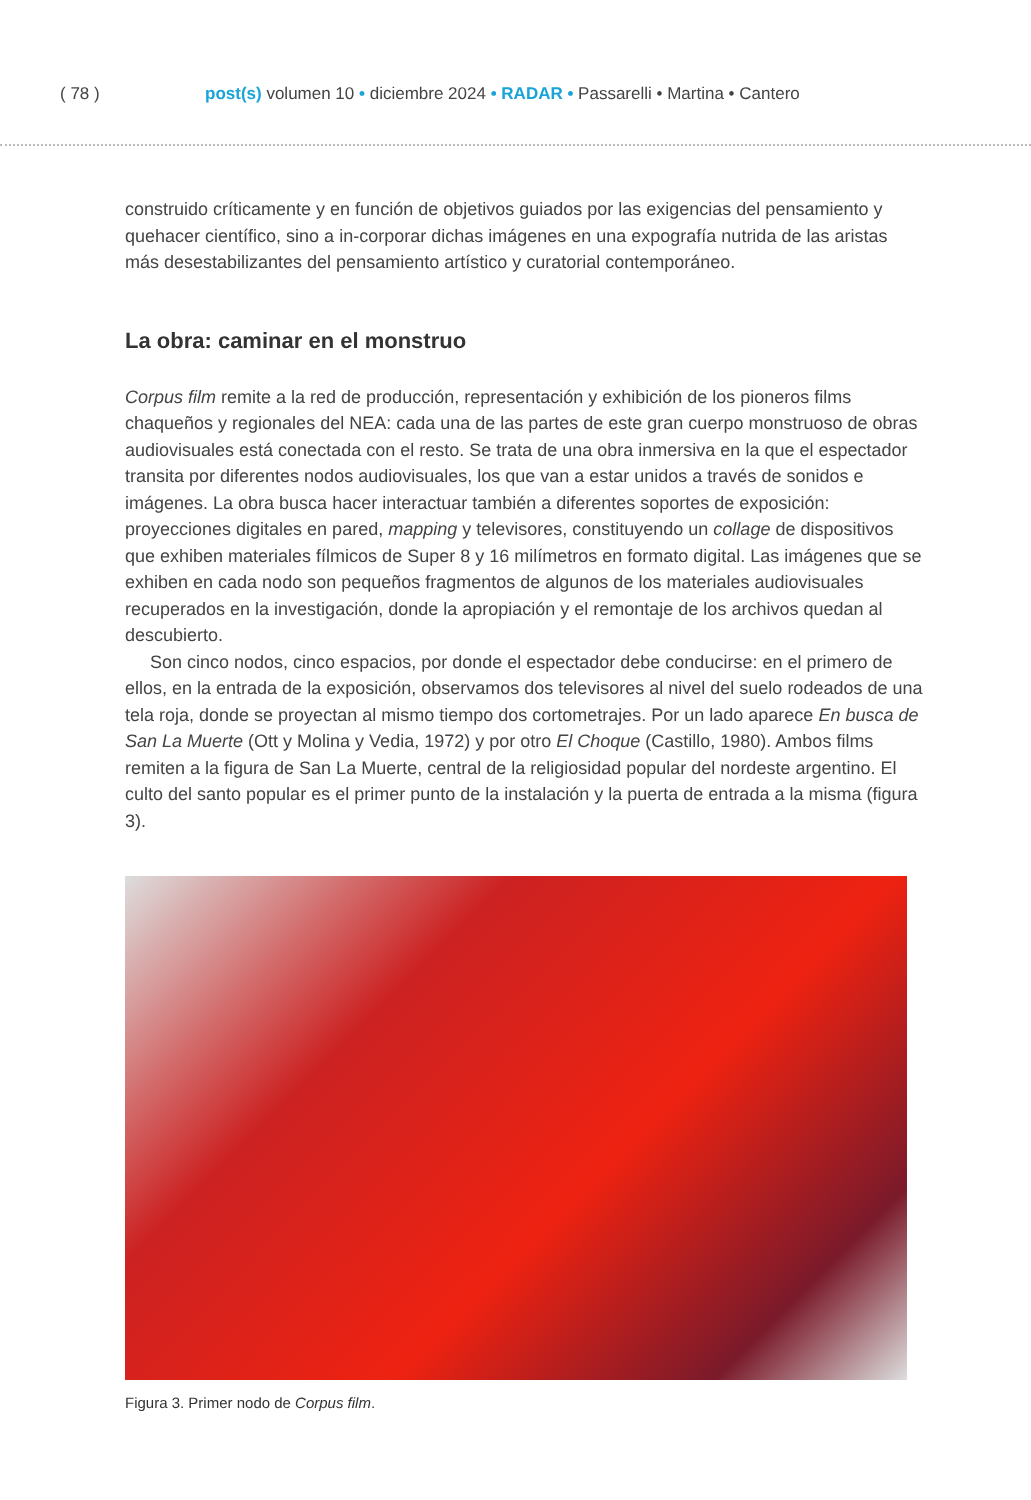( 78 ) post(s) volumen 10 • diciembre 2024 • RADAR • Passarelli • Martina • Cantero
construido críticamente y en función de objetivos guiados por las exigencias del pensamiento y quehacer científico, sino a in-corporar dichas imágenes en una expografía nutrida de las aristas más desestabilizantes del pensamiento artístico y curatorial contemporáneo.
La obra: caminar en el monstruo
Corpus film remite a la red de producción, representación y exhibición de los pioneros films chaqueños y regionales del NEA: cada una de las partes de este gran cuerpo monstruoso de obras audiovisuales está conectada con el resto. Se trata de una obra inmersiva en la que el espectador transita por diferentes nodos audiovisuales, los que van a estar unidos a través de sonidos e imágenes. La obra busca hacer interactuar también a diferentes soportes de exposición: proyecciones digitales en pared, mapping y televisores, constituyendo un collage de dispositivos que exhiben materiales fílmicos de Super 8 y 16 milímetros en formato digital. Las imágenes que se exhiben en cada nodo son pequeños fragmentos de algunos de los materiales audiovisuales recuperados en la investigación, donde la apropiación y el remontaje de los archivos quedan al descubierto.
Son cinco nodos, cinco espacios, por donde el espectador debe conducirse: en el primero de ellos, en la entrada de la exposición, observamos dos televisores al nivel del suelo rodeados de una tela roja, donde se proyectan al mismo tiempo dos cortometrajes. Por un lado aparece En busca de San La Muerte (Ott y Molina y Vedia, 1972) y por otro El Choque (Castillo, 1980). Ambos films remiten a la figura de San La Muerte, central de la religiosidad popular del nordeste argentino. El culto del santo popular es el primer punto de la instalación y la puerta de entrada a la misma (figura 3).
Figura 3. Primer nodo de Corpus film.